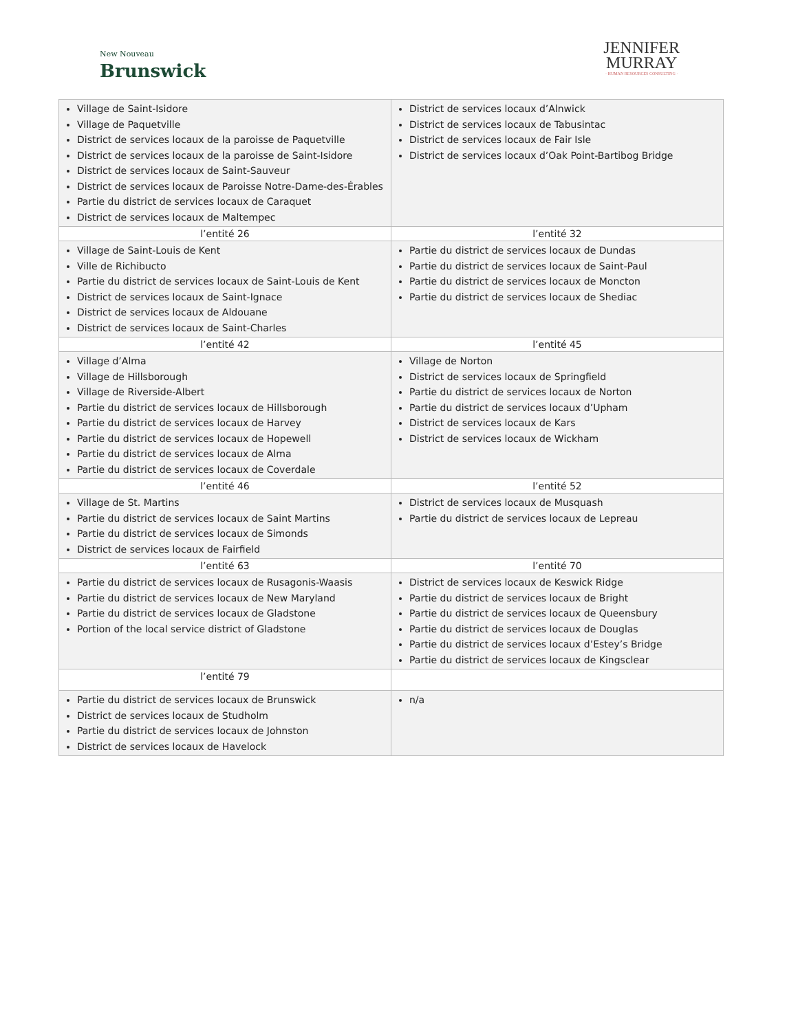New Nouveau
Brunswick
JENNIFER
MURRAY
· HUMAN RESOURCES CONSULTING ·
| Village de Saint-Isidore Village de Paquetville District de services locaux de la paroisse de Paquetville District de services locaux de la paroisse de Saint-Isidore District de services locaux de Saint-Sauveur District de services locaux de Paroisse Notre-Dame-des-Érables Partie du district de services locaux de Caraquet District de services locaux de Maltempec | District de services locaux d’Alnwick District de services locaux de Tabusintac District de services locaux de Fair Isle District de services locaux d’Oak Point-Bartibog Bridge |
| l’entité 26 | l’entité 32 |
| Village de Saint-Louis de Kent Ville de Richibucto Partie du district de services locaux de Saint-Louis de Kent District de services locaux de Saint-Ignace District de services locaux de Aldouane District de services locaux de Saint-Charles | Partie du district de services locaux de Dundas Partie du district de services locaux de Saint-Paul Partie du district de services locaux de Moncton Partie du district de services locaux de Shediac |
| l’entité 42 | l’entité 45 |
| Village d’Alma Village de Hillsborough Village de Riverside-Albert Partie du district de services locaux de Hillsborough Partie du district de services locaux de Harvey Partie du district de services locaux de Hopewell Partie du district de services locaux de Alma Partie du district de services locaux de Coverdale | Village de Norton District de services locaux de Springfield Partie du district de services locaux de Norton Partie du district de services locaux d’Upham District de services locaux de Kars District de services locaux de Wickham |
| l’entité 46 | l’entité 52 |
| Village de St. Martins Partie du district de services locaux de Saint Martins Partie du district de services locaux de Simonds District de services locaux de Fairfield | District de services locaux de Musquash Partie du district de services locaux de Lepreau |
| l’entité 63 | l’entité 70 |
| Partie du district de services locaux de Rusagonis-Waasis Partie du district de services locaux de New Maryland Partie du district de services locaux de Gladstone Portion of the local service district of Gladstone | District de services locaux de Keswick Ridge Partie du district de services locaux de Bright Partie du district de services locaux de Queensbury Partie du district de services locaux de Douglas Partie du district de services locaux d’Estey’s Bridge Partie du district de services locaux de Kingsclear |
| l’entité 79 | |
| Partie du district de services locaux de Brunswick District de services locaux de Studholm Partie du district de services locaux de Johnston District de services locaux de Havelock | n/a |